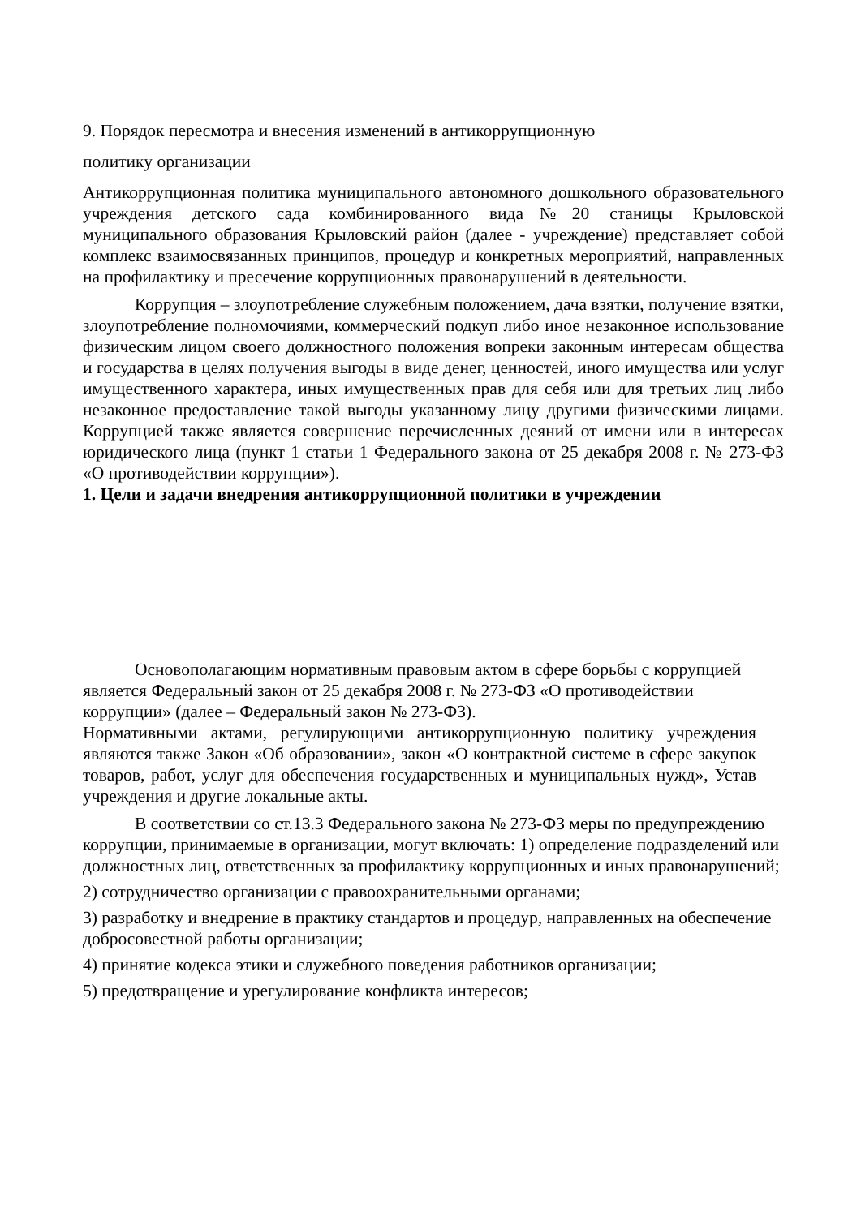9. Порядок пересмотра и внесения изменений в антикоррупционную
политику организации
Антикоррупционная политика муниципального автономного дошкольного образовательного учреждения детского сада комбинированного вида№20 станицы Крыловской муниципального образования Крыловский район (далее - учреждение) представляет собой комплекс взаимосвязанных принципов, процедур и конкретных мероприятий, направленных на профилактику и пресечение коррупционных правонарушений в деятельности.
Коррупция – злоупотребление служебным положением, дача взятки, получение взятки, злоупотребление полномочиями, коммерческий подкуп либо иное незаконное использование физическим лицом своего должностного положения вопреки законным интересам общества и государства в целях получения выгоды в виде денег, ценностей, иного имущества или услуг имущественного характера, иных имущественных прав для себя или для третьих лиц либо незаконное предоставление такой выгоды указанному лицу другими физическими лицами. Коррупцией также является совершение перечисленных деяний от имени или в интересах юридического лица (пункт 1 статьи 1 Федерального закона от 25 декабря 2008 г. № 273-ФЗ «О противодействии коррупции»).
1. Цели и задачи внедрения антикоррупционной политики в учреждении
Основополагающим нормативным правовым актом в сфере борьбы с коррупцией является Федеральный закон от 25 декабря 2008 г. № 273-ФЗ «О противодействии коррупции» (далее – Федеральный закон № 273-ФЗ).
Нормативными актами, регулирующими антикоррупционную политику учреждения являются также Закон «Об образовании», закон «О контрактной системе в сфере закупок товаров, работ, услуг для обеспечения государственных и муниципальных нужд», Устав учреждения и другие локальные акты.
В соответствии со ст.13.3 Федерального закона № 273-ФЗ меры по предупреждению коррупции, принимаемые в организации, могут включать: 1) определение подразделений или должностных лиц, ответственных за профилактику коррупционных и иных правонарушений;
2) сотрудничество организации с правоохранительными органами;
3) разработку и внедрение в практику стандартов и процедур, направленных на обеспечение добросовестной работы организации;
4) принятие кодекса этики и служебного поведения работников организации;
5) предотвращение и урегулирование конфликта интересов;